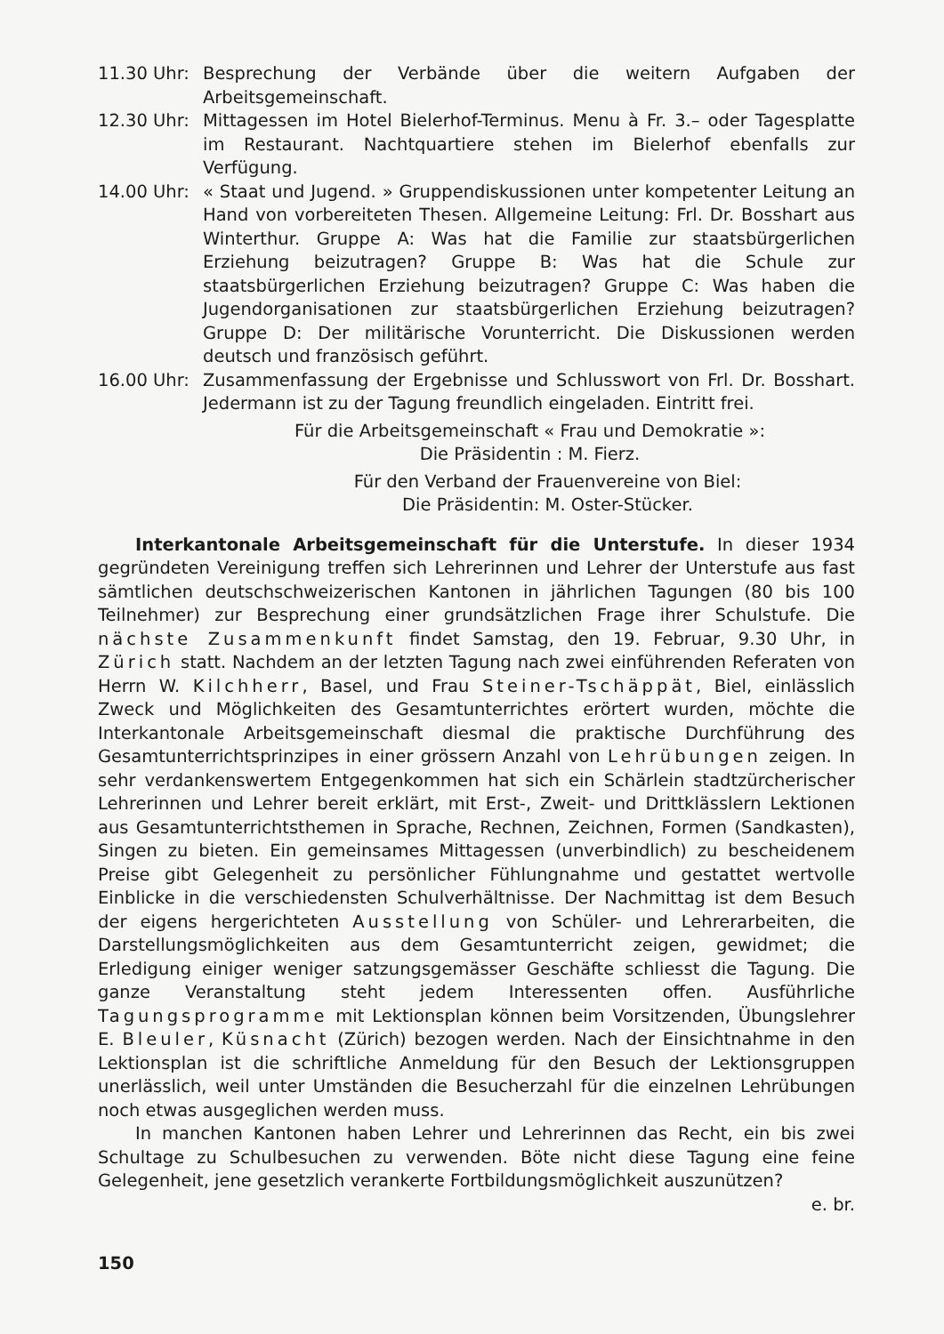11.30 Uhr: Besprechung der Verbände über die weitern Aufgaben der Arbeitsgemeinschaft.
12.30 Uhr: Mittagessen im Hotel Bielerhof-Terminus. Menu à Fr. 3.– oder Tagesplatte im Restaurant. Nachtquartiere stehen im Bielerhof ebenfalls zur Verfügung.
14.00 Uhr: « Staat und Jugend. » Gruppendiskussionen unter kompetenter Leitung an Hand von vorbereiteten Thesen. Allgemeine Leitung: Frl. Dr. Bosshart aus Winterthur. Gruppe A: Was hat die Familie zur staatsbürgerlichen Erziehung beizutragen? Gruppe B: Was hat die Schule zur staatsbürgerlichen Erziehung beizutragen? Gruppe C: Was haben die Jugendorganisationen zur staatsbürgerlichen Erziehung beizutragen? Gruppe D: Der militärische Vorunterricht. Die Diskussionen werden deutsch und französisch geführt.
16.00 Uhr: Zusammenfassung der Ergebnisse und Schlusswort von Frl. Dr. Bosshart. Jedermann ist zu der Tagung freundlich eingeladen. Eintritt frei.
Für die Arbeitsgemeinschaft « Frau und Demokratie »:
Die Präsidentin : M. Fierz.
Für den Verband der Frauenvereine von Biel:
Die Präsidentin: M. Oster-Stücker.
Interkantonale Arbeitsgemeinschaft für die Unterstufe. In dieser 1934 gegründeten Vereinigung treffen sich Lehrerinnen und Lehrer der Unterstufe aus fast sämtlichen deutschschweizerischen Kantonen in jährlichen Tagungen (80 bis 100 Teilnehmer) zur Besprechung einer grundsätzlichen Frage ihrer Schulstufe. Die nächste Zusammenkunft findet Samstag, den 19. Februar, 9.30 Uhr, in Zürich statt. Nachdem an der letzten Tagung nach zwei einführenden Referaten von Herrn W. Kilchherr, Basel, und Frau Steiner-Tschäppät, Biel, einlässlich Zweck und Möglichkeiten des Gesamtunterrichtes erörtert wurden, möchte die Interkantonale Arbeitsgemeinschaft diesmal die praktische Durchführung des Gesamtunterrichtsprinzipes in einer grössern Anzahl von Lehrübungen zeigen. In sehr verdankenswertem Entgegenkommen hat sich ein Schärlein stadtzürcherischer Lehrerinnen und Lehrer bereit erklärt, mit Erst-, Zweit- und Drittklässlern Lektionen aus Gesamtunterrichtsthemen in Sprache, Rechnen, Zeichnen, Formen (Sandkasten), Singen zu bieten. Ein gemeinsames Mittagessen (unverbindlich) zu bescheidenem Preise gibt Gelegenheit zu persönlicher Fühlungnahme und gestattet wertvolle Einblicke in die verschiedensten Schulverhältnisse. Der Nachmittag ist dem Besuch der eigens hergerichteten Ausstellung von Schüler- und Lehrerarbeiten, die Darstellungsmöglichkeiten aus dem Gesamtunterricht zeigen, gewidmet; die Erledigung einiger weniger satzungsgemässer Geschäfte schliesst die Tagung. Die ganze Veranstaltung steht jedem Interessenten offen. Ausführliche Tagungsprogramme mit Lektionsplan können beim Vorsitzenden, Übungslehrer E. Bleuler, Küsnacht (Zürich) bezogen werden. Nach der Einsichtnahme in den Lektionsplan ist die schriftliche Anmeldung für den Besuch der Lektionsgruppen unerlässlich, weil unter Umständen die Besucherzahl für die einzelnen Lehrübungen noch etwas ausgeglichen werden muss.
In manchen Kantonen haben Lehrer und Lehrerinnen das Recht, ein bis zwei Schultage zu Schulbesuchen zu verwenden. Böte nicht diese Tagung eine feine Gelegenheit, jene gesetzlich verankerte Fortbildungsmöglichkeit auszunützen?
e. br.
150